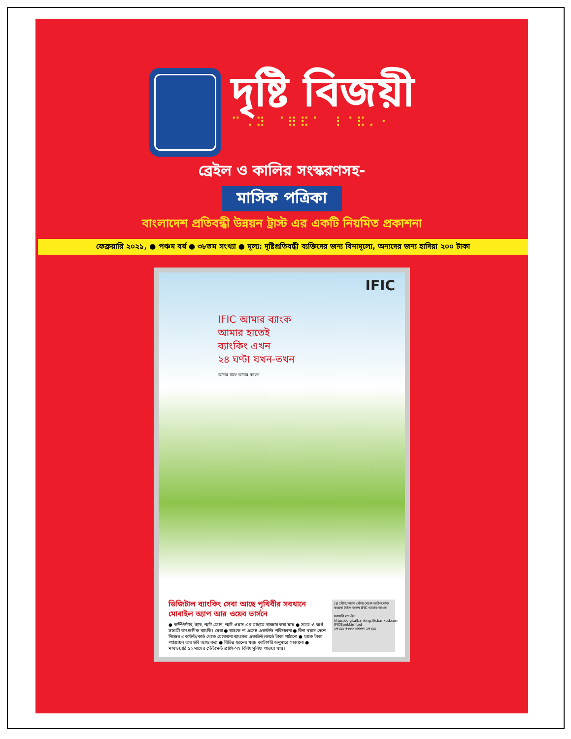দৃষ্টি বিজয়ী
⠉⠠⠽ ⠈⠿⠯⠁ ⠸⠈⠯⠄⠂
ব্রেইল ও কালির সংস্করণসহ-
মাসিক পত্রিকা
বাংলাদেশ প্রতিবন্ধী উন্নয়ন ট্রাস্ট এর একটি নিয়মিত প্রকাশনা
ফেব্রুয়ারি ২০২১, ● পঞ্চম বর্ষ ● ৩৮তম সংখ্যা ● মূল্য: দৃষ্টিপ্রতিবন্ধী ব্যক্তিদের জন্য বিনামূল্যে, অন্যদের জন্য হাদিয়া ২০০ টাকা
IFIC
IFIC আমার ব্যাংক
আমার হাতেই
ব্যাংকিং এখন
২৪ ঘণ্টা যখন-তখন
আমার হাতে আমার ব্যাংক
ডিজিটাল ব্যাংকিং সেবা আছে পৃথিবীর সবখানে
মোবাইল অ্যাপ আর ওয়েব ভার্সনে
● কম্পিউটার, ট্যাব, স্মার্ট ফোন, স্মার্ট ওয়াচ-এর মাধ্যমে ব্যবহার করা যায় ● সময় ও অর্থ সাশ্রয়ী তাৎক্ষণিক ব্যাংকিং সেবা ● ব্যাংকে না এসেই একাউন্ট পরিচালনা ● বিনা খরচে দেশে নিজের একাউন্ট/কার্ড থেকে যেকোনো ব্যাংকের একাউন্ট/কার্ডে টাকা পাঠানো ● যাকে টাকা পাঠাচ্ছেন তার ছবি অ্যাড করা ● বিভিন্ন ধরনের খরচ ক্যাটাগরি অনুসারে সাজানো ● মাসওয়ারি ১২ মাসের স্টেটমেন্ট প্রাপ্তি-সহ বিবিধ সুবিধা পাওয়া যায়।
প্লে স্টোর/অ্যাপ স্টোর থেকে ডাউনলোড করতে টাইপ করুন IFIC আমার ব্যাংক
সরাসরি লগ-ইন
https://digitalbanking.ificbankbd.com
IFICBankLimited
১৬২৫৫ +৮৮০ ৯৬৬৬৭ ১৬২৫৫